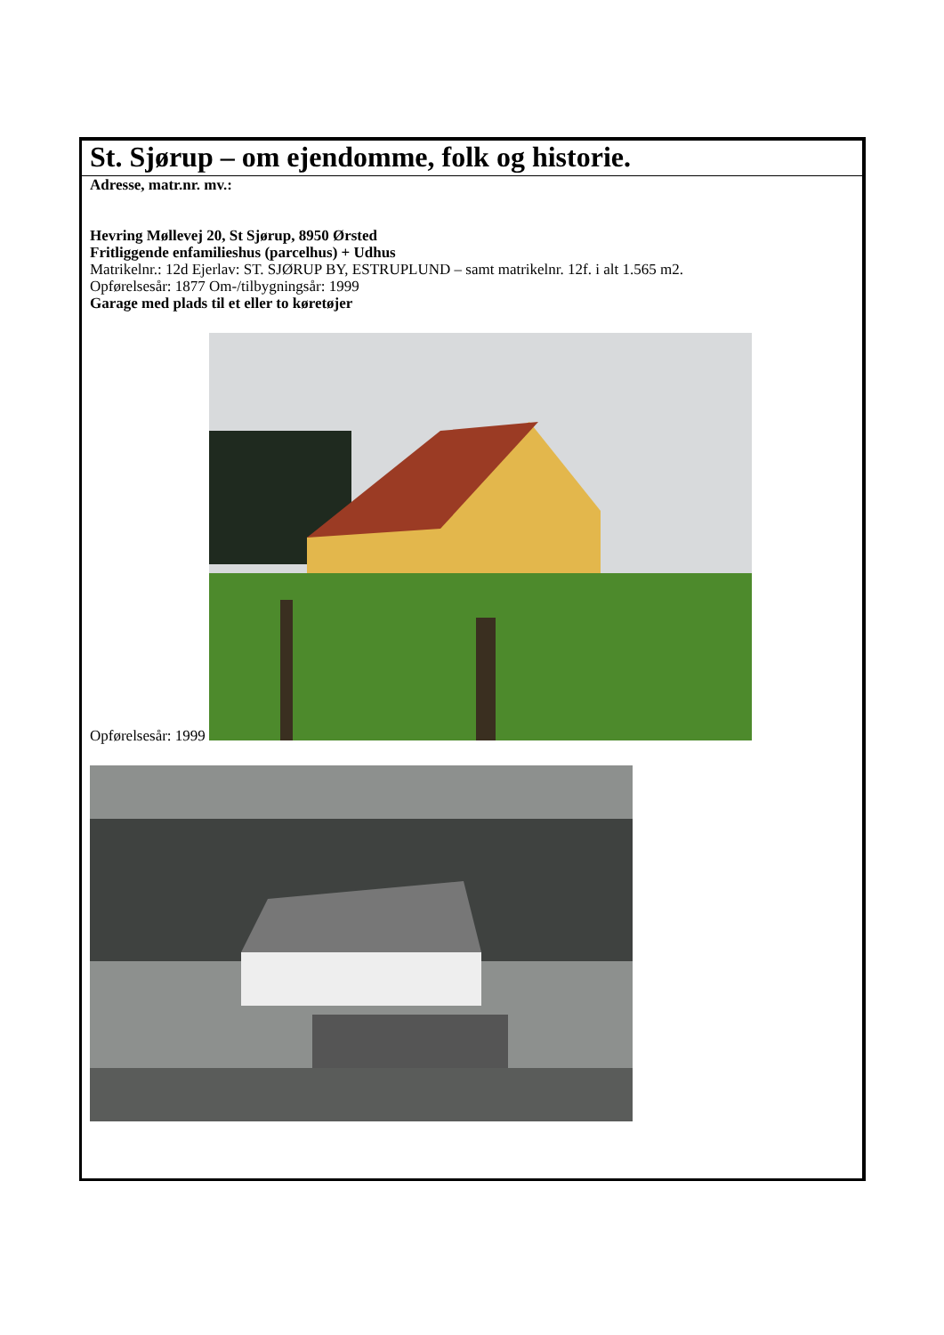St. Sjørup – om ejendomme, folk og historie.
Adresse, matr.nr. mv.:
Hevring Møllevej 20, St Sjørup, 8950 Ørsted
Fritliggende enfamilieshus (parcelhus) + Udhus
Matrikelnr.: 12d Ejerlav: ST. SJØRUP BY, ESTRUPLUND – samt matrikelnr. 12f. i alt 1.565 m2.
Opførelsesår: 1877 Om-/tilbygningsår: 1999
Garage med plads til et eller to køretøjer
Opførelsesår: 1999